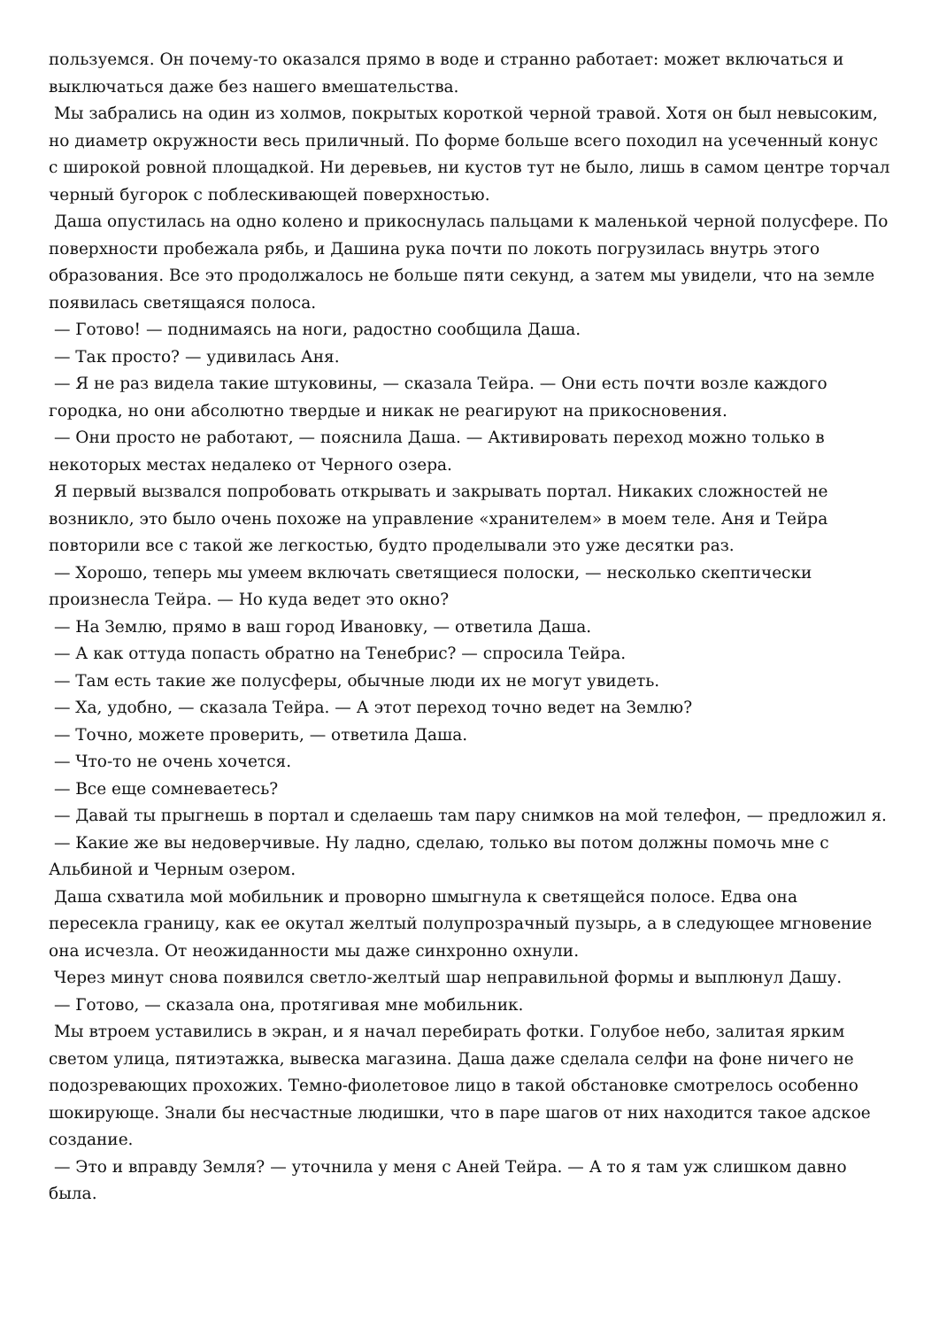пользуемся. Он почему-то оказался прямо в воде и странно работает: может включаться и выключаться даже без нашего вмешательства.
Мы забрались на один из холмов, покрытых короткой черной травой. Хотя он был невысоким, но диаметр окружности весь приличный. По форме больше всего походил на усеченный конус с широкой ровной площадкой. Ни деревьев, ни кустов тут не было, лишь в самом центре торчал черный бугорок с поблескивающей поверхностью.
Даша опустилась на одно колено и прикоснулась пальцами к маленькой черной полусфере. По поверхности пробежала рябь, и Дашина рука почти по локоть погрузилась внутрь этого образования. Все это продолжалось не больше пяти секунд, а затем мы увидели, что на земле появилась светящаяся полоса.
— Готово! — поднимаясь на ноги, радостно сообщила Даша.
— Так просто? — удивилась Аня.
— Я не раз видела такие штуковины, — сказала Тейра. — Они есть почти возле каждого городка, но они абсолютно твердые и никак не реагируют на прикосновения.
— Они просто не работают, — пояснила Даша. — Активировать переход можно только в некоторых местах недалеко от Черного озера.
Я первый вызвался попробовать открывать и закрывать портал. Никаких сложностей не возникло, это было очень похоже на управление «хранителем» в моем теле. Аня и Тейра повторили все с такой же легкостью, будто проделывали это уже десятки раз.
— Хорошо, теперь мы умеем включать светящиеся полоски, — несколько скептически произнесла Тейра. — Но куда ведет это окно?
— На Землю, прямо в ваш город Ивановку, — ответила Даша.
— А как оттуда попасть обратно на Тенебрис? — спросила Тейра.
— Там есть такие же полусферы, обычные люди их не могут увидеть.
— Ха, удобно, — сказала Тейра. — А этот переход точно ведет на Землю?
— Точно, можете проверить, — ответила Даша.
— Что-то не очень хочется.
— Все еще сомневаетесь?
— Давай ты прыгнешь в портал и сделаешь там пару снимков на мой телефон, — предложил я.
— Какие же вы недоверчивые. Ну ладно, сделаю, только вы потом должны помочь мне с Альбиной и Черным озером.
Даша схватила мой мобильник и проворно шмыгнула к светящейся полосе. Едва она пересекла границу, как ее окутал желтый полупрозрачный пузырь, а в следующее мгновение она исчезла. От неожиданности мы даже синхронно охнули.
Через минут снова появился светло-желтый шар неправильной формы и выплюнул Дашу.
— Готово, — сказала она, протягивая мне мобильник.
Мы втроем уставились в экран, и я начал перебирать фотки. Голубое небо, залитая ярким светом улица, пятиэтажка, вывеска магазина. Даша даже сделала селфи на фоне ничего не подозревающих прохожих. Темно-фиолетовое лицо в такой обстановке смотрелось особенно шокирующе. Знали бы несчастные людишки, что в паре шагов от них находится такое адское создание.
— Это и вправду Земля? — уточнила у меня с Аней Тейра. — А то я там уж слишком давно была.